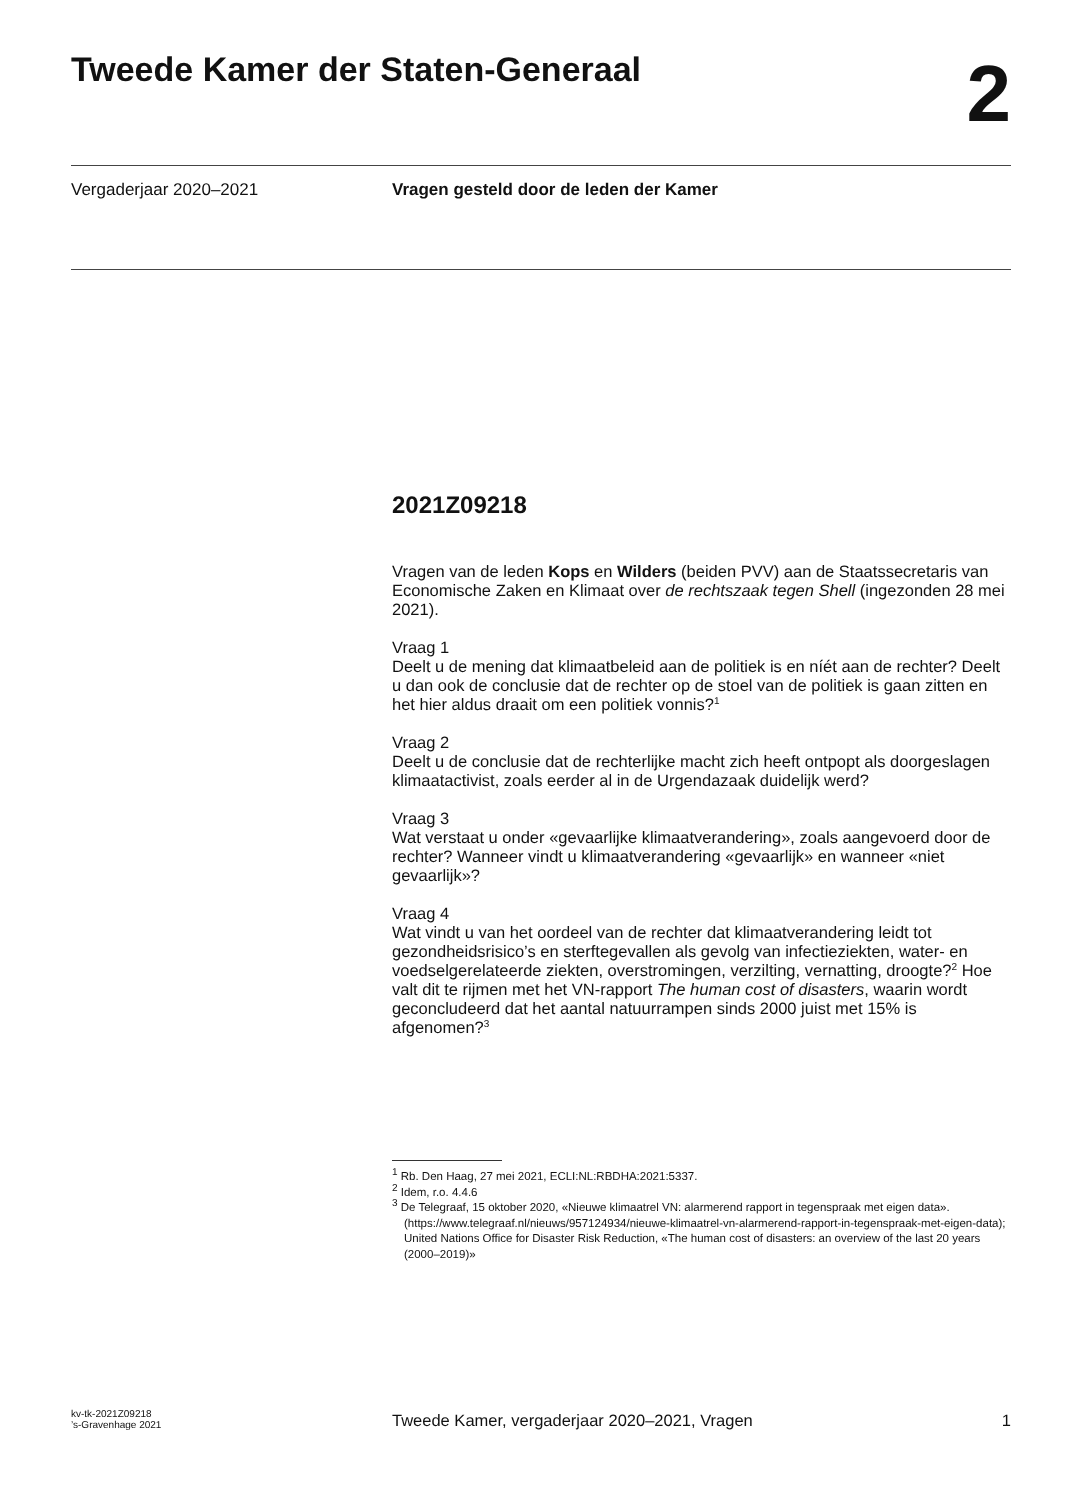Tweede Kamer der Staten-Generaal
2
Vergaderjaar 2020–2021 Vragen gesteld door de leden der Kamer
2021Z09218
Vragen van de leden Kops en Wilders (beiden PVV) aan de Staatssecretaris van Economische Zaken en Klimaat over de rechtszaak tegen Shell (ingezonden 28 mei 2021).
Vraag 1
Deelt u de mening dat klimaatbeleid aan de politiek is en níét aan de rechter? Deelt u dan ook de conclusie dat de rechter op de stoel van de politiek is gaan zitten en het hier aldus draait om een politiek vonnis?<sup>1</sup>
Vraag 2
Deelt u de conclusie dat de rechterlijke macht zich heeft ontpopt als doorgeslagen klimaatactivist, zoals eerder al in de Urgendazaak duidelijk werd?
Vraag 3
Wat verstaat u onder «gevaarlijke klimaatverandering», zoals aangevoerd door de rechter? Wanneer vindt u klimaatverandering «gevaarlijk» en wanneer «niet gevaarlijk»?
Vraag 4
Wat vindt u van het oordeel van de rechter dat klimaatverandering leidt tot gezondheidsrisico’s en sterftegevallen als gevolg van infectieziekten, water- en voedselgerelateerde ziekten, overstromingen, verzilting, vernatting, droogte?<sup>2</sup> Hoe valt dit te rijmen met het VN-rapport The human cost of disasters, waarin wordt geconcludeerd dat het aantal natuurrampen sinds 2000 juist met 15% is afgenomen?<sup>3</sup>
<sup>1</sup> Rb. Den Haag, 27 mei 2021, ECLI:NL:RBDHA:2021:5337.
<sup>2</sup> Idem, r.o. 4.4.6
<sup>3</sup> De Telegraaf, 15 oktober 2020, «Nieuwe klimaatrel VN: alarmerend rapport in tegenspraak met eigen data». (https://www.telegraaf.nl/nieuws/957124934/nieuwe-klimaatrel-vn-alarmerend-rapport-in-tegenspraak-met-eigen-data); United Nations Office for Disaster Risk Reduction, «The human cost of disasters: an overview of the last 20 years (2000–2019)»
kv-tk-2021Z09218
’s-Gravenhage 2021
Tweede Kamer, vergaderjaar 2020–2021, Vragen
1